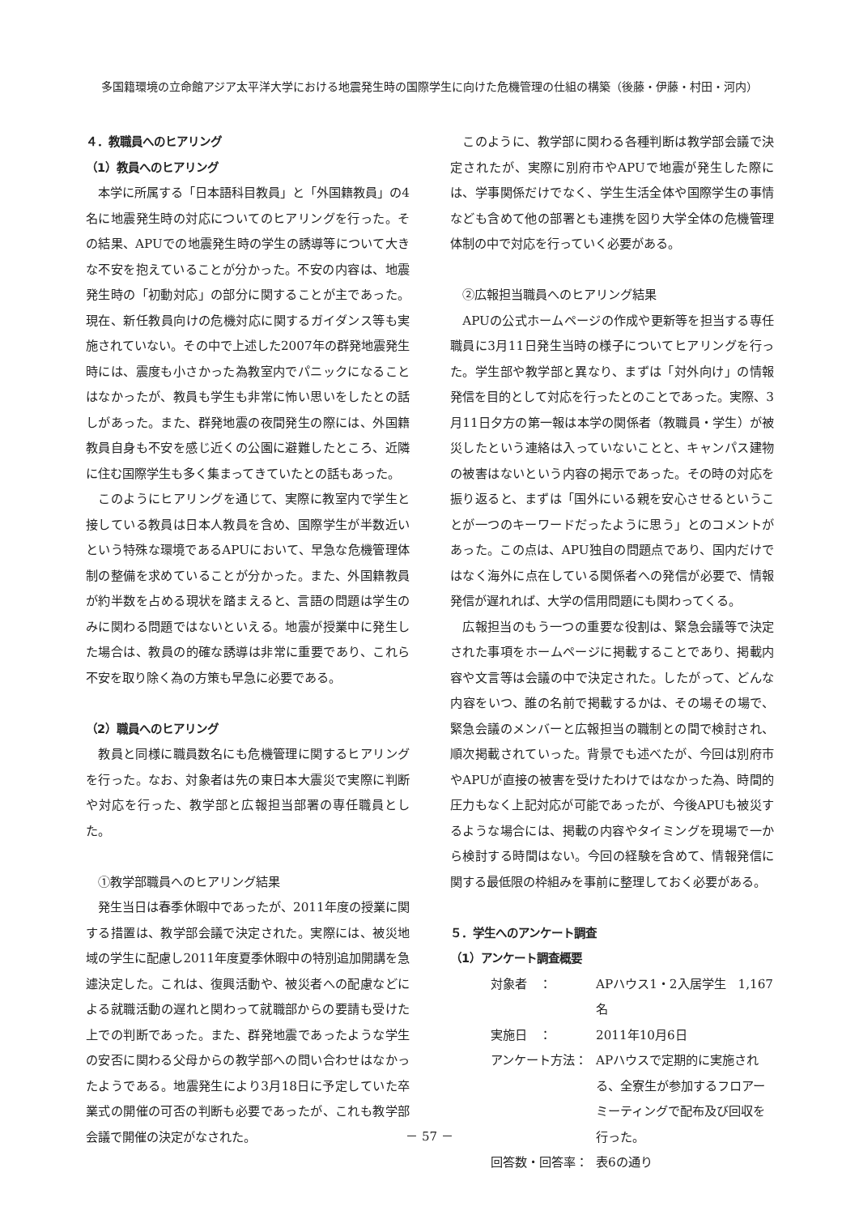多国籍環境の立命館アジア太平洋大学における地震発生時の国際学生に向けた危機管理の仕組の構築（後藤・伊藤・村田・河内）
４．教職員へのヒアリング
（1）教員へのヒアリング
本学に所属する「日本語科目教員」と「外国籍教員」の4名に地震発生時の対応についてのヒアリングを行った。その結果、APUでの地震発生時の学生の誘導等について大きな不安を抱えていることが分かった。不安の内容は、地震発生時の「初動対応」の部分に関することが主であった。現在、新任教員向けの危機対応に関するガイダンス等も実施されていない。その中で上述した2007年の群発地震発生時には、震度も小さかった為教室内でパニックになることはなかったが、教員も学生も非常に怖い思いをしたとの話しがあった。また、群発地震の夜間発生の際には、外国籍教員自身も不安を感じ近くの公園に避難したところ、近隣に住む国際学生も多く集まってきていたとの話もあった。
このようにヒアリングを通じて、実際に教室内で学生と接している教員は日本人教員を含め、国際学生が半数近いという特殊な環境であるAPUにおいて、早急な危機管理体制の整備を求めていることが分かった。また、外国籍教員が約半数を占める現状を踏まえると、言語の問題は学生のみに関わる問題ではないといえる。地震が授業中に発生した場合は、教員の的確な誘導は非常に重要であり、これら不安を取り除く為の方策も早急に必要である。
（2）職員へのヒアリング
教員と同様に職員数名にも危機管理に関するヒアリングを行った。なお、対象者は先の東日本大震災で実際に判断や対応を行った、教学部と広報担当部署の専任職員とした。
①教学部職員へのヒアリング結果
発生当日は春季休暇中であったが、2011年度の授業に関する措置は、教学部会議で決定された。実際には、被災地域の学生に配慮し2011年度夏季休暇中の特別追加開講を急遽決定した。これは、復興活動や、被災者への配慮などによる就職活動の遅れと関わって就職部からの要請も受けた上での判断であった。また、群発地震であったような学生の安否に関わる父母からの教学部への問い合わせはなかったようである。地震発生により3月18日に予定していた卒業式の開催の可否の判断も必要であったが、これも教学部会議で開催の決定がなされた。
このように、教学部に関わる各種判断は教学部会議で決定されたが、実際に別府市やAPUで地震が発生した際には、学事関係だけでなく、学生生活全体や国際学生の事情なども含めて他の部署とも連携を図り大学全体の危機管理体制の中で対応を行っていく必要がある。
②広報担当職員へのヒアリング結果
APUの公式ホームページの作成や更新等を担当する専任職員に3月11日発生当時の様子についてヒアリングを行った。学生部や教学部と異なり、まずは「対外向け」の情報発信を目的として対応を行ったとのことであった。実際、3月11日夕方の第一報は本学の関係者（教職員・学生）が被災したという連絡は入っていないことと、キャンパス建物の被害はないという内容の掲示であった。その時の対応を振り返ると、まずは「国外にいる親を安心させるということが一つのキーワードだったように思う」とのコメントがあった。この点は、APU独自の問題点であり、国内だけではなく海外に点在している関係者への発信が必要で、情報発信が遅れれば、大学の信用問題にも関わってくる。
広報担当のもう一つの重要な役割は、緊急会議等で決定された事項をホームページに掲載することであり、掲載内容や文言等は会議の中で決定された。したがって、どんな内容をいつ、誰の名前で掲載するかは、その場その場で、緊急会議のメンバーと広報担当の職制との間で検討され、順次掲載されていった。背景でも述べたが、今回は別府市やAPUが直接の被害を受けたわけではなかった為、時間的圧力もなく上記対応が可能であったが、今後APUも被災するような場合には、掲載の内容やタイミングを現場で一から検討する時間はない。今回の経験を含めて、情報発信に関する最低限の枠組みを事前に整理しておく必要がある。
５．学生へのアンケート調査
（1）アンケート調査概要
対象者　： APハウス1・2入居学生　1,167名
実施日　： 2011年10月6日
アンケート方法： APハウスで定期的に実施される、全寮生が参加するフロアーミーティングで配布及び回収を行った。
回答数・回答率： 表6の通り
－ 57 －